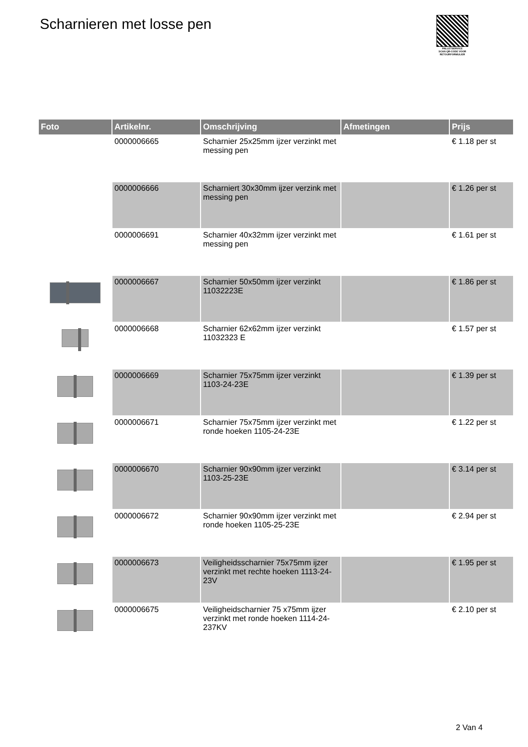Scharnieren met losse pen
PALLETSERVICE
SCAN QR-CODE VOOR RETOURFORMULIER
| Foto | Artikelnr. | Omschrijving | Afmetingen | Prijs |
| --- | --- | --- | --- | --- |
| | 0000006665 | Scharnier 25x25mm ijzer verzinkt met messing pen | | € 1.18 per st |
| | 0000006666 | Scharniert 30x30mm ijzer verzink met messing pen | | € 1.26 per st |
| | 0000006691 | Scharnier 40x32mm ijzer verzinkt met messing pen | | € 1.61 per st |
| | 0000006667 | Scharnier 50x50mm ijzer verzinkt 11032223E | | € 1.86 per st |
| | 0000006668 | Scharnier 62x62mm ijzer verzinkt 11032323 E | | € 1.57 per st |
| | 0000006669 | Scharnier 75x75mm ijzer verzinkt 1103-24-23E | | € 1.39 per st |
| | 0000006671 | Scharnier 75x75mm ijzer verzinkt met ronde hoeken 1105-24-23E | | € 1.22 per st |
| | 0000006670 | Scharnier 90x90mm ijzer verzinkt 1103-25-23E | | € 3.14 per st |
| | 0000006672 | Scharnier 90x90mm ijzer verzinkt met ronde hoeken 1105-25-23E | | € 2.94 per st |
| | 0000006673 | Veiligheidsscharnier 75x75mm ijzer verzinkt met rechte hoeken 1113-24-23V | | € 1.95 per st |
| | 0000006675 | Veiligheidscharnier 75 x75mm ijzer verzinkt met ronde hoeken 1114-24-237KV | | € 2.10 per st |
2 Van 4